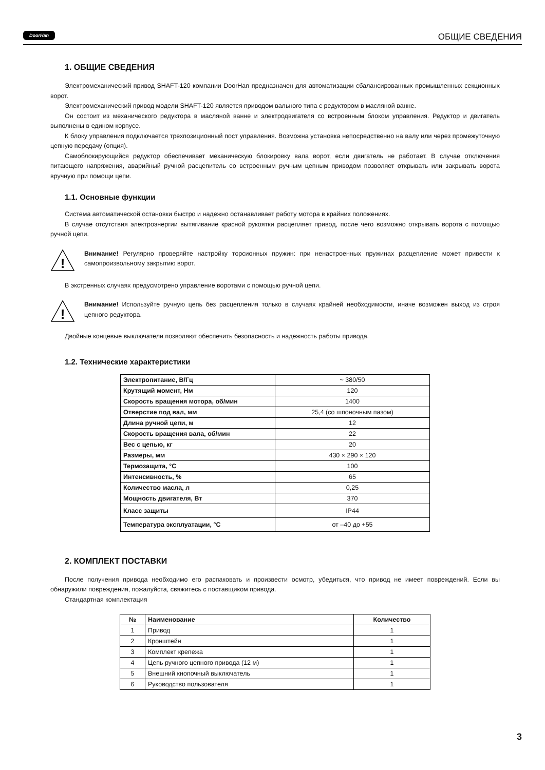DoorHan ОБЩИЕ СВЕДЕНИЯ
1. ОБЩИЕ СВЕДЕНИЯ
Электромеханический привод SHAFT-120 компании DoorHan предназначен для автоматизации сбалансированных промышленных секционных ворот.
Электромеханический привод модели SHAFT-120 является приводом вального типа с редуктором в масляной ванне.
Он состоит из механического редуктора в масляной ванне и электродвигателя со встроенным блоком управления. Редуктор и двигатель выполнены в едином корпусе.
К блоку управления подключается трехпозиционный пост управления. Возможна установка непосредственно на валу или через промежуточную цепную передачу (опция).
Самоблокирующийся редуктор обеспечивает механическую блокировку вала ворот, если двигатель не работает. В случае отключения питающего напряжения, аварийный ручной расцепитель со встроенным ручным цепным приводом позволяет открывать или закрывать ворота вручную при помощи цепи.
1.1. Основные функции
Система автоматической остановки быстро и надежно останавливает работу мотора в крайних положениях.
В случае отсутствия электроэнергии вытягивание красной рукоятки расцепляет привод, после чего возможно открывать ворота с помощью ручной цепи.
!
Внимание! Регулярно проверяйте настройку торсионных пружин: при ненастроенных пружинах расцепление может привести к самопроизвольному закрытию ворот.
В экстренных случаях предусмотрено управление воротами с помощью ручной цепи.
!
Внимание! Используйте ручную цепь без расцепления только в случаях крайней необходимости, иначе возможен выход из строя цепного редуктора.
Двойные концевые выключатели позволяют обеспечить безопасность и надежность работы привода.
1.2. Технические характеристики
| Электропитание, В/Гц | ~ 380/50 |
| Крутящий момент, Нм | 120 |
| Скорость вращения мотора, об/мин | 1400 |
| Отверстие под вал, мм | 25,4 (со шпоночным пазом) |
| Длина ручной цепи, м | 12 |
| Скорость вращения вала, об/мин | 22 |
| Вес с цепью, кг | 20 |
| Размеры, мм | 430 × 290 × 120 |
| Термозащита, °С | 100 |
| Интенсивность, % | 65 |
| Количество масла, л | 0,25 |
| Мощность двигателя, Вт | 370 |
| Класс защиты | IP44 |
| Температура эксплуатации, °С | от –40 до +55 |
2. КОМПЛЕКТ ПОСТАВКИ
После получения привода необходимо его распаковать и произвести осмотр, убедиться, что привод не имеет повреждений. Если вы обнаружили повреждения, пожалуйста, свяжитесь с поставщиком привода.
Стандартная комплектация
| № | Наименование | Количество |
| --- | --- | --- |
| 1 | Привод | 1 |
| 2 | Кронштейн | 1 |
| 3 | Комплект крепежа | 1 |
| 4 | Цепь ручного цепного привода (12 м) | 1 |
| 5 | Внешний кнопочный выключатель | 1 |
| 6 | Руководство пользователя | 1 |
3